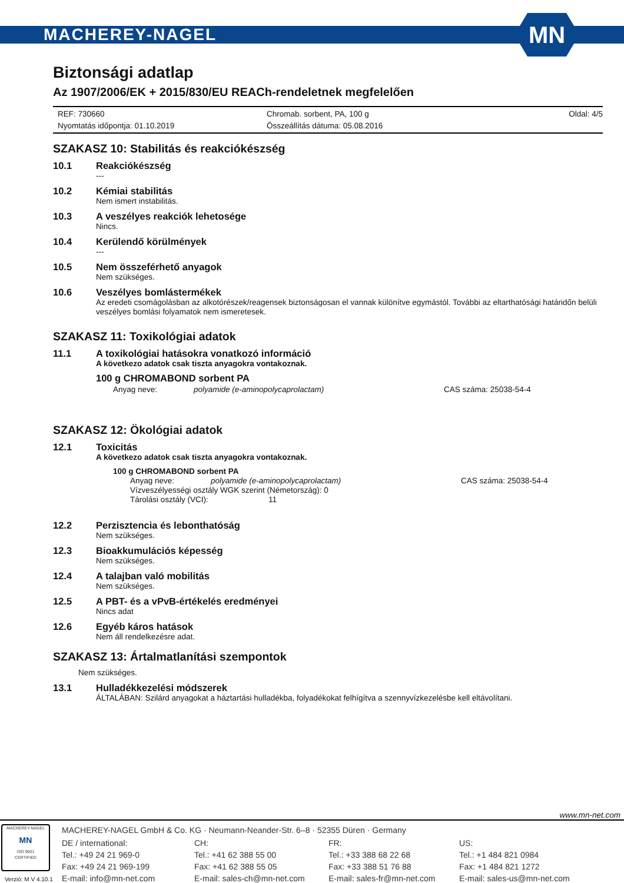MACHEREY-NAGEL
MN
Biztonsági adatlap
Az 1907/2006/EK + 2015/830/EU REACh-rendeletnek megfelelően
REF: 730660
Nyomtatás időpontja: 01.10.2019
Chromab. sorbent, PA, 100 g
Összeállítás dátuma: 05.08.2016
Oldal: 4/5
SZAKASZ 10: Stabilitás és reakciókészség
10.1 Reakciókészség
---
10.2 Kémiai stabilitás
Nem ismert instabilitás.
10.3 A veszélyes reakciók lehetosége
Nincs.
10.4 Kerülendő körülmények
---
10.5 Nem összeférhető anyagok
Nem szükséges.
10.6 Veszélyes bomlástermékek
Az eredeti csomágolásban az alkotórészek/reagensek biztonságosan el vannak különítve egymástól. További az eltarthatósági határidőn belüli veszélyes bomlási folyamatok nem ismeretesek.
SZAKASZ 11: Toxikológiai adatok
11.1 A toxikológiai hatásokra vonatkozó információ
A következo adatok csak tiszta anyagokra vontakoznak.
100 g CHROMABOND sorbent PA
Anyag neve: polyamide (e-aminopolycaprolactam) CAS száma: 25038-54-4
SZAKASZ 12: Ökológiai adatok
12.1 Toxicitás
A következo adatok csak tiszta anyagokra vontakoznak.
100 g CHROMABOND sorbent PA
Anyag neve: polyamide (e-aminopolycaprolactam) CAS száma: 25038-54-4
Vízveszélyességi osztály WGK szerint (Németország): 0
Tárolási osztály (VCI): 11
12.2 Perzisztencia és lebonthatóság
Nem szükséges.
12.3 Bioakkumulációs képesség
Nem szükséges.
12.4 A talajban való mobilitás
Nem szükséges.
12.5 A PBT- és a vPvB-értékelés eredményei
Nincs adat
12.6 Egyéb káros hatások
Nem áll rendelkezésre adat.
SZAKASZ 13: Ártalmatlanítási szempontok
Nem szükséges.
13.1 Hulladékkezelési módszerek
ÁLTALÁBAN: Szilárd anyagokat a háztartási hulladékba, folyadékokat felhígítva a szennyvízkezelésbe kell eltávolítani.
www.mn-net.com
MACHEREY-NAGEL
MN
ISO 9001
CERTIFIED
MACHEREY-NAGEL GmbH & Co. KG · Neumann-Neander-Str. 6–8 · 52355 Düren · Germany
DE / international:
Tel.: +49 24 21 969-0
Fax: +49 24 21 969-199
E-mail: info@mn-net.com
CH:
Tel.: +41 62 388 55 00
Fax: +41 62 388 55 05
E-mail: sales-ch@mn-net.com
FR:
Tel.: +33 388 68 22 68
Fax: +33 388 51 76 88
E-mail: sales-fr@mn-net.com
US:
Tel.: +1 484 821 0984
Fax: +1 484 821 1272
E-mail: sales-us@mn-net.com
Verzió: M V 4.10.1